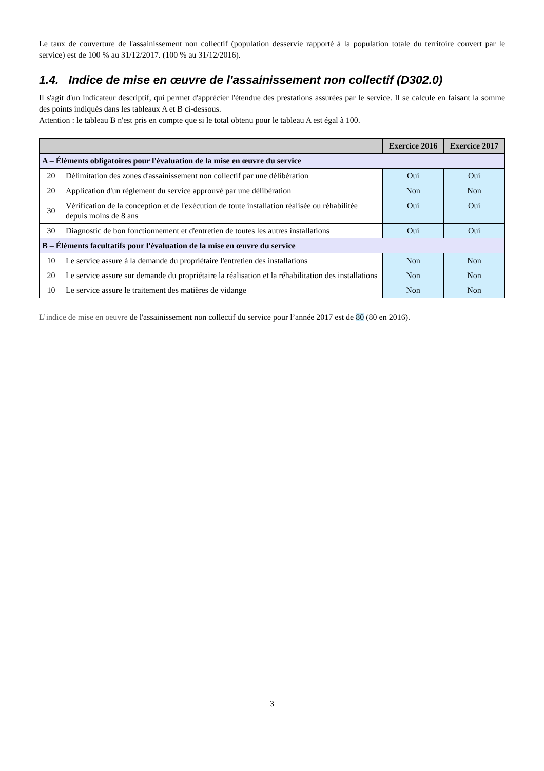Le taux de couverture de l'assainissement non collectif (population desservie rapporté à la population totale du territoire couvert par le service) est de 100 % au 31/12/2017. (100 % au 31/12/2016).
1.4. Indice de mise en œuvre de l'assainissement non collectif (D302.0)
Il s'agit d'un indicateur descriptif, qui permet d'apprécier l'étendue des prestations assurées par le service. Il se calcule en faisant la somme des points indiqués dans les tableaux A et B ci-dessous.
Attention : le tableau B n'est pris en compte que si le total obtenu pour le tableau A est égal à 100.
| | | Exercice 2016 | Exercice 2017 |
| --- | --- | --- | --- |
| A – Éléments obligatoires pour l'évaluation de la mise en œuvre du service | | | |
| 20 | Délimitation des zones d'assainissement non collectif par une délibération | Oui | Oui |
| 20 | Application d'un règlement du service approuvé par une délibération | Non | Non |
| 30 | Vérification de la conception et de l'exécution de toute installation réalisée ou réhabilitée depuis moins de 8 ans | Oui | Oui |
| 30 | Diagnostic de bon fonctionnement et d'entretien de toutes les autres installations | Oui | Oui |
| B – Éléments facultatifs pour l'évaluation de la mise en œuvre du service | | | |
| 10 | Le service assure à la demande du propriétaire l'entretien des installations | Non | Non |
| 20 | Le service assure sur demande du propriétaire la réalisation et la réhabilitation des installations | Non | Non |
| 10 | Le service assure le traitement des matières de vidange | Non | Non |
L’indice de mise en oeuvre de l'assainissement non collectif du service pour l’année 2017 est de 80 (80 en 2016).
3